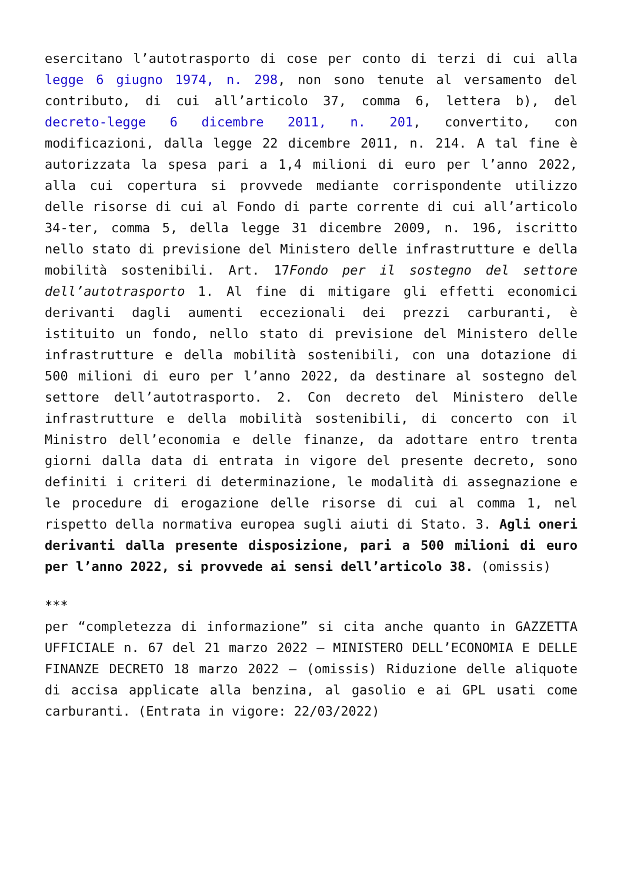esercitano l’autotrasporto di cose per conto di terzi di cui alla legge 6 giugno 1974, n. 298, non sono tenute al versamento del contributo, di cui all’articolo 37, comma 6, lettera b), del decreto-legge 6 dicembre 2011, n. 201, convertito, con modificazioni, dalla legge 22 dicembre 2011, n. 214. A tal fine è autorizzata la spesa pari a 1,4 milioni di euro per l’anno 2022, alla cui copertura si provvede mediante corrispondente utilizzo delle risorse di cui al Fondo di parte corrente di cui all’articolo 34-ter, comma 5, della legge 31 dicembre 2009, n. 196, iscritto nello stato di previsione del Ministero delle infrastrutture e della mobilità sostenibili. Art. 17Fondo per il sostegno del settore dell’autotrasporto 1. Al fine di mitigare gli effetti economici derivanti dagli aumenti eccezionali dei prezzi carburanti, è istituito un fondo, nello stato di previsione del Ministero delle infrastrutture e della mobilità sostenibili, con una dotazione di 500 milioni di euro per l’anno 2022, da destinare al sostegno del settore dell’autotrasporto. 2. Con decreto del Ministero delle infrastrutture e della mobilità sostenibili, di concerto con il Ministro dell’economia e delle finanze, da adottare entro trenta giorni dalla data di entrata in vigore del presente decreto, sono definiti i criteri di determinazione, le modalità di assegnazione e le procedure di erogazione delle risorse di cui al comma 1, nel rispetto della normativa europea sugli aiuti di Stato. 3. Agli oneri derivanti dalla presente disposizione, pari a 500 milioni di euro per l’anno 2022, si provvede ai sensi dell’articolo 38. (omissis)
***
per “completezza di informazione” si cita anche quanto in GAZZETTA UFFICIALE n. 67 del 21 marzo 2022 – MINISTERO DELL’ECONOMIA E DELLE FINANZE DECRETO 18 marzo 2022 – (omissis) Riduzione delle aliquote di accisa applicate alla benzina, al gasolio e ai GPL usati come carburanti. (Entrata in vigore: 22/03/2022)